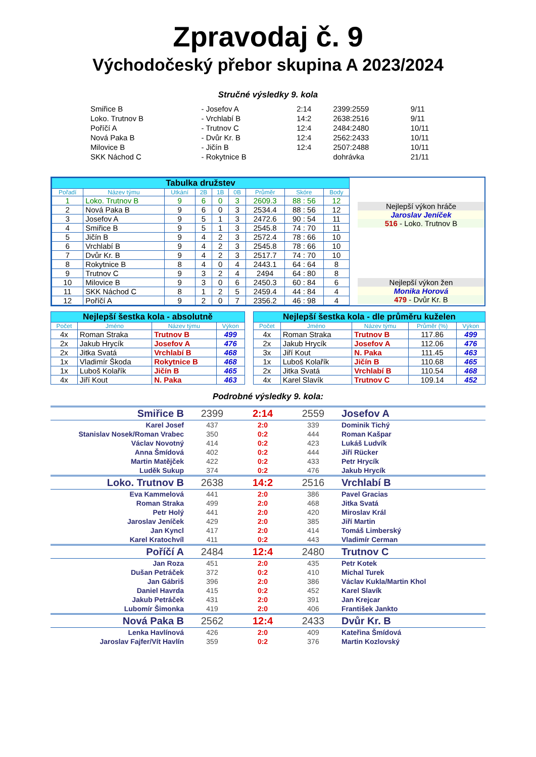Zpravodaj č. 9
Východočeský přebor skupina A 2023/2024
Stručné výsledky 9. kola
| Smiřice B | - Josefov A | 2:14 | 2399:2559 | 9/11 |
| Loko. Trutnov B | - Vrchlabí B | 14:2 | 2638:2516 | 9/11 |
| Poříčí A | - Trutnov C | 12:4 | 2484:2480 | 10/11 |
| Nová Paka B | - Dvůr Kr. B | 12:4 | 2562:2433 | 10/11 |
| Milovice B | - Jičín B | 12:4 | 2507:2488 | 10/11 |
| SKK Náchod C | - Rokytnice B | | dohrávka | 21/11 |
| Tabulka družstev | | | | | | | | |
| Pořadí | Název týmu | Utkání | 2B | 1B | 0B | Průměr | Skóre | Body |
| 1 | Loko. Trutnov B | 9 | 6 | 0 | 3 | 2609.3 | 88 : 56 | 12 |
| 2 | Nová Paka B | 9 | 6 | 0 | 3 | 2534.4 | 88 : 56 | 12 |
| 3 | Josefov A | 9 | 5 | 1 | 3 | 2472.6 | 90 : 54 | 11 |
| 4 | Smiřice B | 9 | 5 | 1 | 3 | 2545.8 | 74 : 70 | 11 |
| 5 | Jičín B | 9 | 4 | 2 | 3 | 2572.4 | 78 : 66 | 10 |
| 6 | Vrchlabí B | 9 | 4 | 2 | 3 | 2545.8 | 78 : 66 | 10 |
| 7 | Dvůr Kr. B | 9 | 4 | 2 | 3 | 2517.7 | 74 : 70 | 10 |
| 8 | Rokytnice B | 8 | 4 | 0 | 4 | 2443.1 | 64 : 64 | 8 |
| 9 | Trutnov C | 9 | 3 | 2 | 4 | 2494 | 64 : 80 | 8 |
| 10 | Milovice B | 9 | 3 | 0 | 6 | 2450.3 | 60 : 84 | 6 |
| 11 | SKK Náchod C | 8 | 1 | 2 | 5 | 2459.4 | 44 : 84 | 4 |
| 12 | Poříčí A | 9 | 2 | 0 | 7 | 2356.2 | 46 : 98 | 4 |
Nejlepší výkon hráče
Jaroslav Jeníček
516 - Loko. Trutnov B
Nejlepší výkon žen
Monika Horová
479 - Dvůr Kr. B
| Nejlepší šestka kola - absolutně | | | |
| Počet | Jméno | Název týmu | Výkon |
| 4x | Roman Straka | Trutnov B | 499 |
| 2x | Jakub Hrycík | Josefov A | 476 |
| 2x | Jitka Svatá | Vrchlabí B | 468 |
| 1x | Vladimír Škoda | Rokytnice B | 468 |
| 1x | Luboš Kolařík | Jičín B | 465 |
| 4x | Jiří Kout | N. Paka | 463 |
| Nejlepší šestka kola - dle průměru kuželen | | | | |
| Počet | Jméno | Název týmu | Průměr (%) | Výkon |
| 4x | Roman Straka | Trutnov B | 117.86 | 499 |
| 2x | Jakub Hrycík | Josefov A | 112.06 | 476 |
| 3x | Jiří Kout | N. Paka | 111.45 | 463 |
| 1x | Luboš Kolařík | Jičín B | 110.68 | 465 |
| 2x | Jitka Svatá | Vrchlabí B | 110.54 | 468 |
| 4x | Karel Slavík | Trutnov C | 109.14 | 452 |
Podrobné výsledky 9. kola:
| Smiřice B | 2399 | 2:14 | 2559 | Josefov A |
| Karel Josef | 437 | 2:0 | 339 | Dominik Tichý |
| Stanislav Nosek/Roman Vrabec | 350 | 0:2 | 444 | Roman Kašpar |
| Václav Novotný | 414 | 0:2 | 423 | Lukáš Ludvík |
| Anna Šmídová | 402 | 0:2 | 444 | Jiří Rücker |
| Martin Matějček | 422 | 0:2 | 433 | Petr Hrycík |
| Luděk Sukup | 374 | 0:2 | 476 | Jakub Hrycík |
| Loko. Trutnov B | 2638 | 14:2 | 2516 | Vrchlabí B |
| Eva Kammelová | 441 | 2:0 | 386 | Pavel Gracias |
| Roman Straka | 499 | 2:0 | 468 | Jitka Svatá |
| Petr Holý | 441 | 2:0 | 420 | Miroslav Král |
| Jaroslav Jeníček | 429 | 2:0 | 385 | Jiří Martin |
| Jan Kyncl | 417 | 2:0 | 414 | Tomáš Limberský |
| Karel Kratochvíl | 411 | 0:2 | 443 | Vladimír Cerman |
| Poříčí A | 2484 | 12:4 | 2480 | Trutnov C |
| Jan Roza | 451 | 2:0 | 435 | Petr Kotek |
| Dušan Petráček | 372 | 0:2 | 410 | Michal Turek |
| Jan Gábriš | 396 | 2:0 | 386 | Václav Kukla/Martin Khol |
| Daniel Havrda | 415 | 0:2 | 452 | Karel Slavík |
| Jakub Petráček | 431 | 2:0 | 391 | Jan Krejcar |
| Lubomír Šimonka | 419 | 2:0 | 406 | František Jankto |
| Nová Paka B | 2562 | 12:4 | 2433 | Dvůr Kr. B |
| Lenka Havlínová | 426 | 2:0 | 409 | Kateřina Šmídová |
| Jaroslav Fajfer/Vít Havlín | 359 | 0:2 | 376 | Martin Kozlovský |